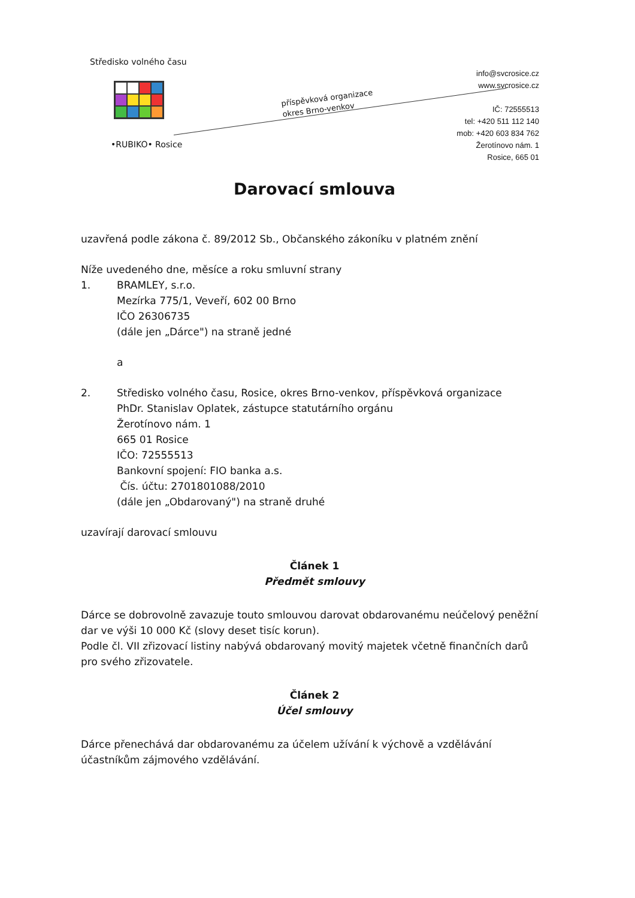Středisko volného času
•RUBIKO• Rosice
příspěvková organizace
okres Brno-venkov
info@svcrosice.cz
www.svcrosice.cz
IČ: 72555513
tel: +420 511 112 140
mob: +420 603 834 762
Žerotínovo nám. 1
Rosice, 665 01
Darovací smlouva
uzavřená podle zákona č. 89/2012 Sb., Občanského zákoníku v platném znění
Níže uvedeného dne, měsíce a roku smluvní strany
1. BRAMLEY, s.r.o.
Mezírka 775/1, Veveří, 602 00 Brno
IČO 26306735
(dále jen „Dárce") na straně jedné
a
2. Středisko volného času, Rosice, okres Brno-venkov, příspěvková organizace
PhDr. Stanislav Oplatek, zástupce statutárního orgánu
Žerotínovo nám. 1
665 01 Rosice
IČO: 72555513
Bankovní spojení: FIO banka a.s.
Čís. účtu: 2701801088/2010
(dále jen „Obdarovaný") na straně druhé
uzavírají darovací smlouvu
Článek 1
Předmět smlouvy
Dárce se dobrovolně zavazuje touto smlouvou darovat obdarovanému neúčelový peněžní dar ve výši 10 000 Kč (slovy deset tisíc korun).
Podle čl. VII zřizovací listiny nabývá obdarovaný movitý majetek včetně finančních darů pro svého zřizovatele.
Článek 2
Účel smlouvy
Dárce přenechává dar obdarovanému za účelem užívání k výchově a vzdělávání účastníkům zájmového vzdělávání.